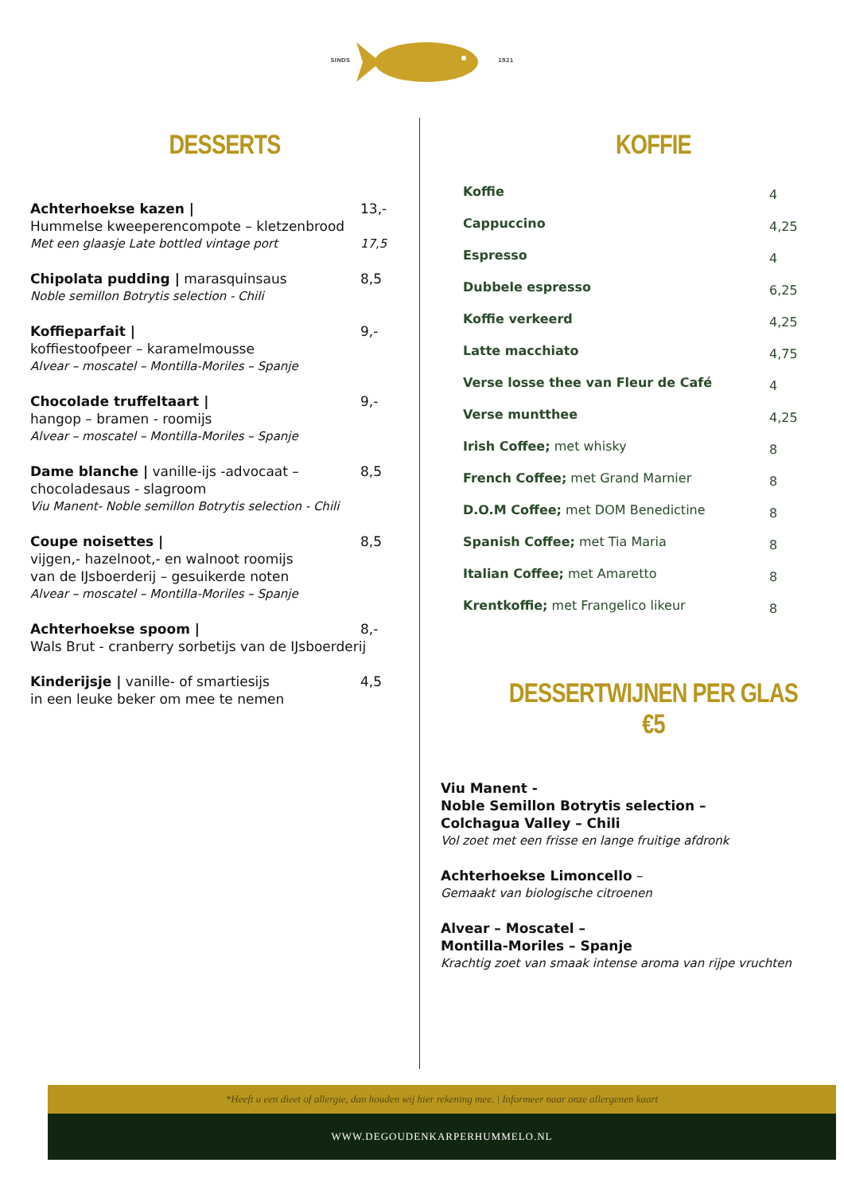SINDS 1921
DESSERTS
Achterhoekse kazen | 13,-
Hummelse kweeperencompote – kletzenbrood
Met een glaasje Late bottled vintage port 17,5
Chipolata pudding | marasquinsaus 8,5
Noble semillon Botrytis selection - Chili
Koffieparfait | 9,-
koffiestoofpeer – karamelmousse
Alvear – moscatel – Montilla-Moriles – Spanje
Chocolade truffeltaart | 9,-
hangop – bramen - roomijs
Alvear – moscatel – Montilla-Moriles – Spanje
Dame blanche | vanille-ijs -advocaat – 8,5
chocoladesaus - slagroom
Viu Manent- Noble semillon Botrytis selection - Chili
Coupe noisettes | 8,5
vijgen,- hazelnoot,- en walnoot roomijs
van de IJsboerderij – gesuikerde noten
Alvear – moscatel – Montilla-Moriles – Spanje
Achterhoekse spoom | 8,-
Wals Brut - cranberry sorbetijs van de IJsboerderij
Kinderijsje | vanille- of smartiesijs 4,5
in een leuke beker om mee te nemen
KOFFIE
Koffie
4
Cappuccino
4,25
Espresso
4
Dubbele espresso
6,25
Koffie verkeerd
4,25
Latte macchiato
4,75
Verse losse thee van Fleur de Café
4
Verse muntthee
4,25
Irish Coffee; met whisky
8
French Coffee; met Grand Marnier
8
D.O.M Coffee; met DOM Benedictine
8
Spanish Coffee; met Tia Maria
8
Italian Coffee; met Amaretto
8
Krentkoffie; met Frangelico likeur
8
DESSERTWIJNEN PER GLAS €5
Viu Manent -
Noble Semillon Botrytis selection –
Colchagua Valley – Chili
Vol zoet met een frisse en lange fruitige afdronk
Achterhoekse Limoncello –
Gemaakt van biologische citroenen
Alvear – Moscatel –
Montilla-Moriles – Spanje
Krachtig zoet van smaak intense aroma van rijpe vruchten
*Heeft u een dieet of allergie, dan houden wij hier rekening mee. | Informeer naar onze allergenen kaart
WWW.DEGOUDENKARPERHUMMELO.NL